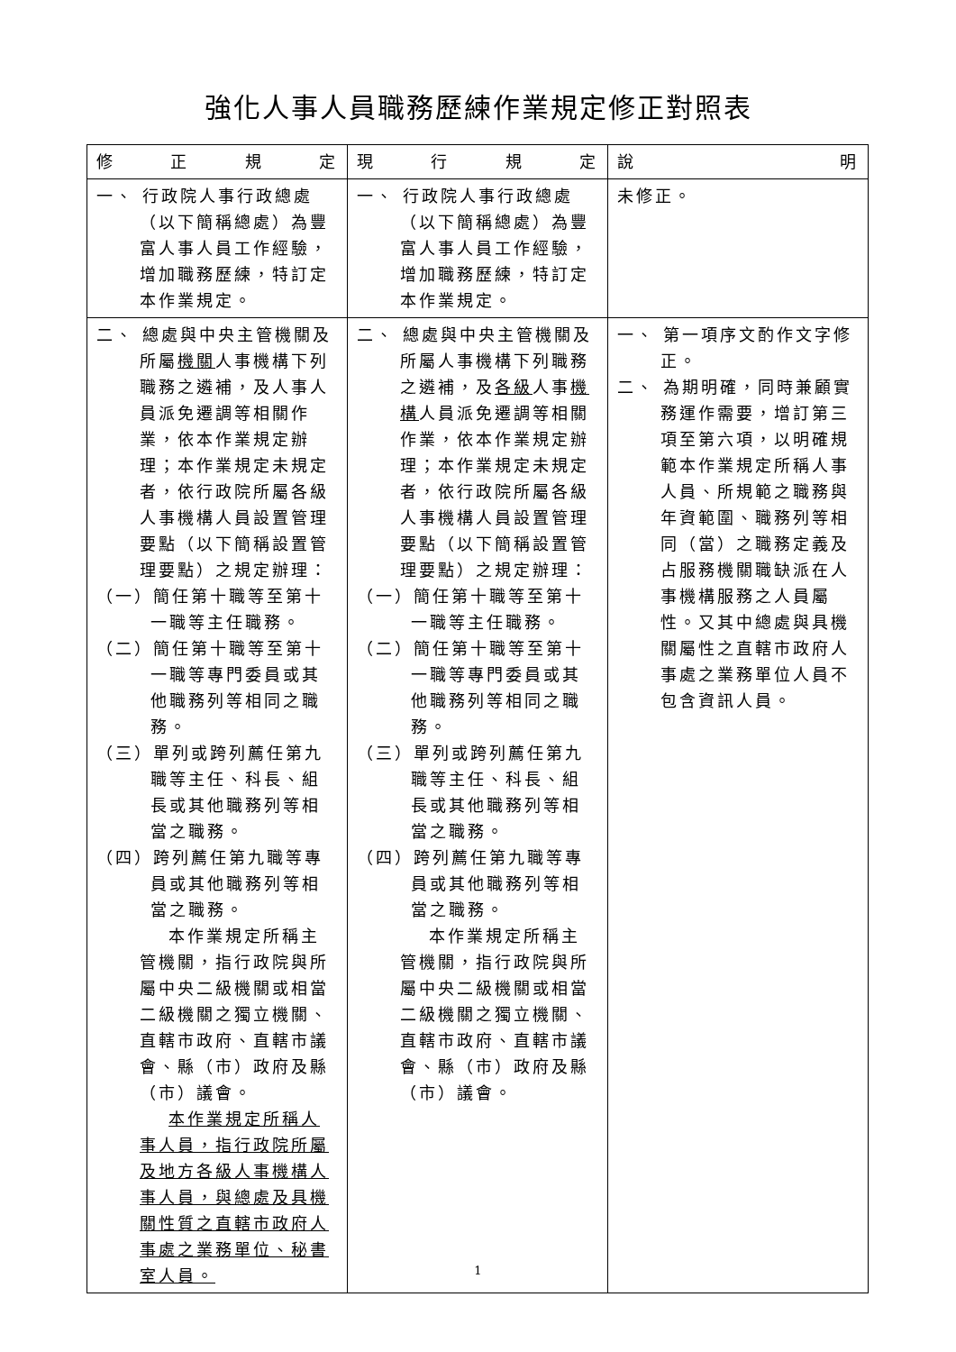強化人事人員職務歷練作業規定修正對照表
| 修 正 規 定 | 現 行 規 定 | 說 明 |
| --- | --- | --- |
| 一、 行政院人事行政總處（以下簡稱總處）為豐富人事人員工作經驗，增加職務歷練，特訂定本作業規定。 | 一、 行政院人事行政總處（以下簡稱總處）為豐富人事人員工作經驗，增加職務歷練，特訂定本作業規定。 | 未修正。 |
| 二、 總處與中央主管機關及所屬 機關 人事機構下列職務之遴補，及人事人員派免遷調等相關作業，依本作業規定辦理；本作業規定未規定者，依行政院所屬各級人事機構人員設置管理要點（以下簡稱設置管理要點）之規定辦理： （一）簡任第十職等至第十一職等主任職務。 （二）簡任第十職等至第十一職等專門委員或其他職務列等相同之職務。 （三）單列或跨列薦任第九職等主任、科長、組長或其他職務列等相當之職務。 （四）跨列薦任第九職等專員或其他職務列等相當之職務。 本作業規定所稱主管機關，指行政院與所屬中央二級機關或相當二級機關之獨立機關、直轄市政府、直轄市議會、縣（市）政府及縣（市）議會。 本作業規定所稱人事人員，指行政院所屬及地方各級人事機構人事人員，與總處及具機關性質之直轄市政府人事處之業務單位、秘書室人員。 | 二、 總處與中央主管機關及所屬人事機構下列職務之遴補，及 各級 人事 機構 人員派免遷調等相關作業，依本作業規定辦理；本作業規定未規定者，依行政院所屬各級人事機構人員設置管理要點（以下簡稱設置管理要點）之規定辦理： （一）簡任第十職等至第十一職等主任職務。 （二）簡任第十職等至第十一職等專門委員或其他職務列等相同之職務。 （三）單列或跨列薦任第九職等主任、科長、組長或其他職務列等相當之職務。 （四）跨列薦任第九職等專員或其他職務列等相當之職務。 本作業規定所稱主管機關，指行政院與所屬中央二級機關或相當二級機關之獨立機關、直轄市政府、直轄市議會、縣（市）政府及縣（市）議會。 | 一、 第一項序文酌作文字修正。 二、 為期明確，同時兼顧實務運作需要，增訂第三項至第六項，以明確規範本作業規定所稱人事人員、所規範之職務與年資範圍、職務列等相同（當）之職務定義及占服務機關職缺派在人事機構服務之人員屬性。又其中總處與具機關屬性之直轄市政府人事處之業務單位人員不包含資訊人員。 |
1